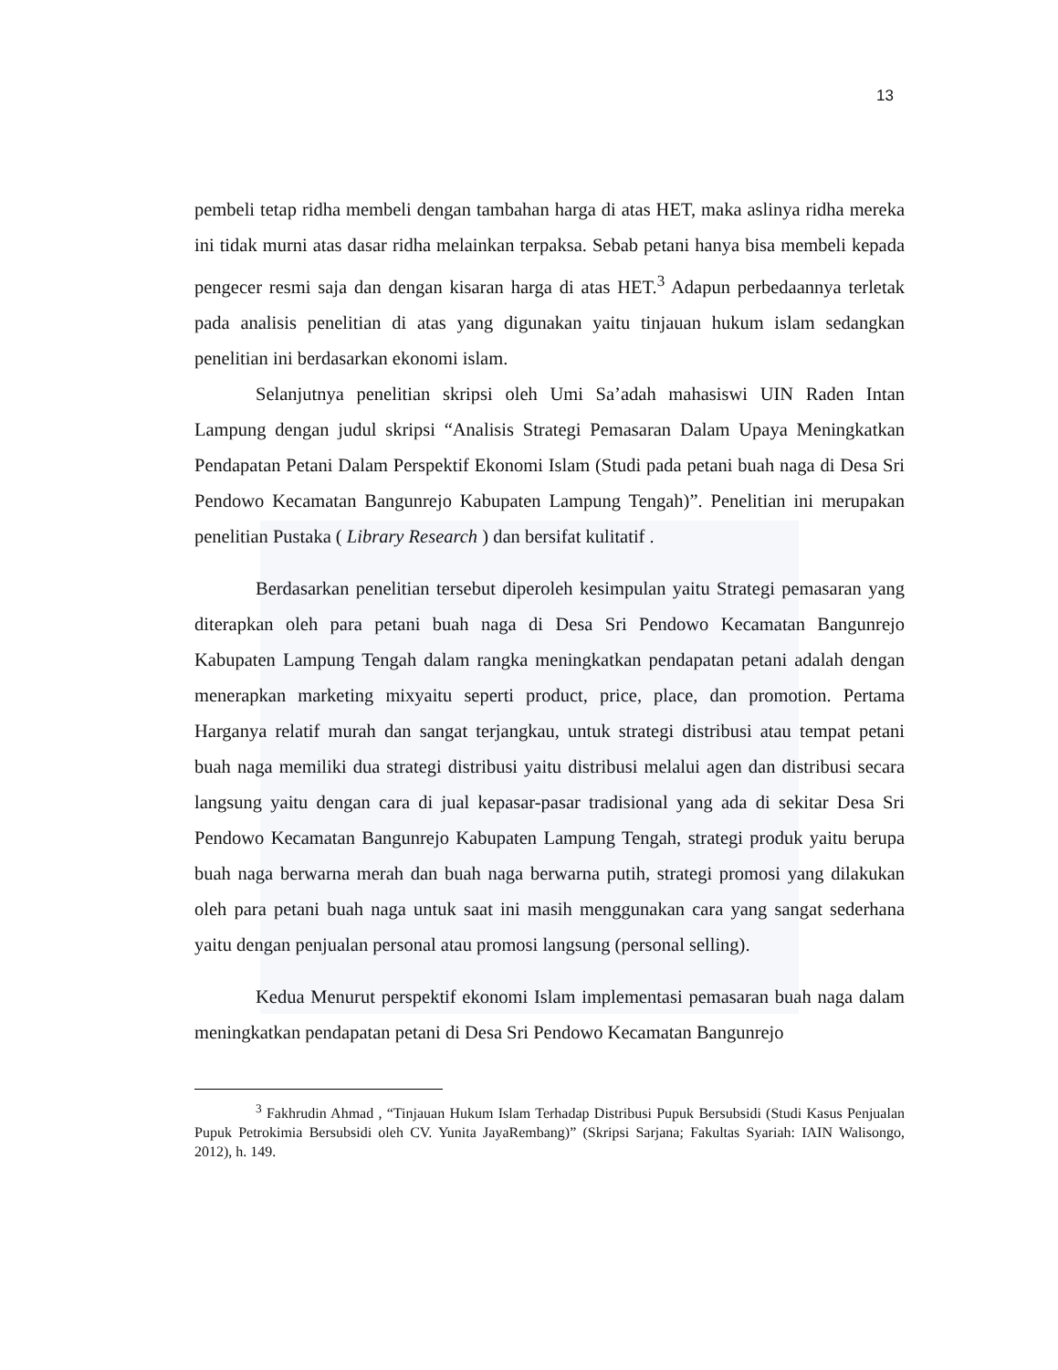13
pembeli tetap ridha membeli dengan tambahan harga di atas HET, maka aslinya ridha mereka ini tidak murni atas dasar ridha melainkan terpaksa. Sebab petani hanya bisa membeli kepada pengecer resmi saja dan dengan kisaran harga di atas HET.<sup>3</sup> Adapun perbedaannya terletak pada analisis penelitian di atas yang digunakan yaitu tinjauan hukum islam sedangkan penelitian ini berdasarkan ekonomi islam.
Selanjutnya penelitian skripsi oleh Umi Sa’adah mahasiswi UIN Raden Intan Lampung dengan judul skripsi “Analisis Strategi Pemasaran Dalam Upaya Meningkatkan Pendapatan Petani Dalam Perspektif Ekonomi Islam (Studi pada petani buah naga di Desa Sri Pendowo Kecamatan Bangunrejo Kabupaten Lampung Tengah)”. Penelitian ini merupakan penelitian Pustaka ( Library Research ) dan bersifat kulitatif .
Berdasarkan penelitian tersebut diperoleh kesimpulan yaitu Strategi pemasaran yang diterapkan oleh para petani buah naga di Desa Sri Pendowo Kecamatan Bangunrejo Kabupaten Lampung Tengah dalam rangka meningkatkan pendapatan petani adalah dengan menerapkan marketing mixyaitu seperti product, price, place, dan promotion. Pertama Harganya relatif murah dan sangat terjangkau, untuk strategi distribusi atau tempat petani buah naga memiliki dua strategi distribusi yaitu distribusi melalui agen dan distribusi secara langsung yaitu dengan cara di jual kepasar-pasar tradisional yang ada di sekitar Desa Sri Pendowo Kecamatan Bangunrejo Kabupaten Lampung Tengah, strategi produk yaitu berupa buah naga berwarna merah dan buah naga berwarna putih, strategi promosi yang dilakukan oleh para petani buah naga untuk saat ini masih menggunakan cara yang sangat sederhana yaitu dengan penjualan personal atau promosi langsung (personal selling).
Kedua Menurut perspektif ekonomi Islam implementasi pemasaran buah naga dalam meningkatkan pendapatan petani di Desa Sri Pendowo Kecamatan Bangunrejo
<sup>3</sup> Fakhrudin Ahmad , “Tinjauan Hukum Islam Terhadap Distribusi Pupuk Bersubsidi (Studi Kasus Penjualan Pupuk Petrokimia Bersubsidi oleh CV. Yunita JayaRembang)” (Skripsi Sarjana; Fakultas Syariah: IAIN Walisongo, 2012), h. 149.